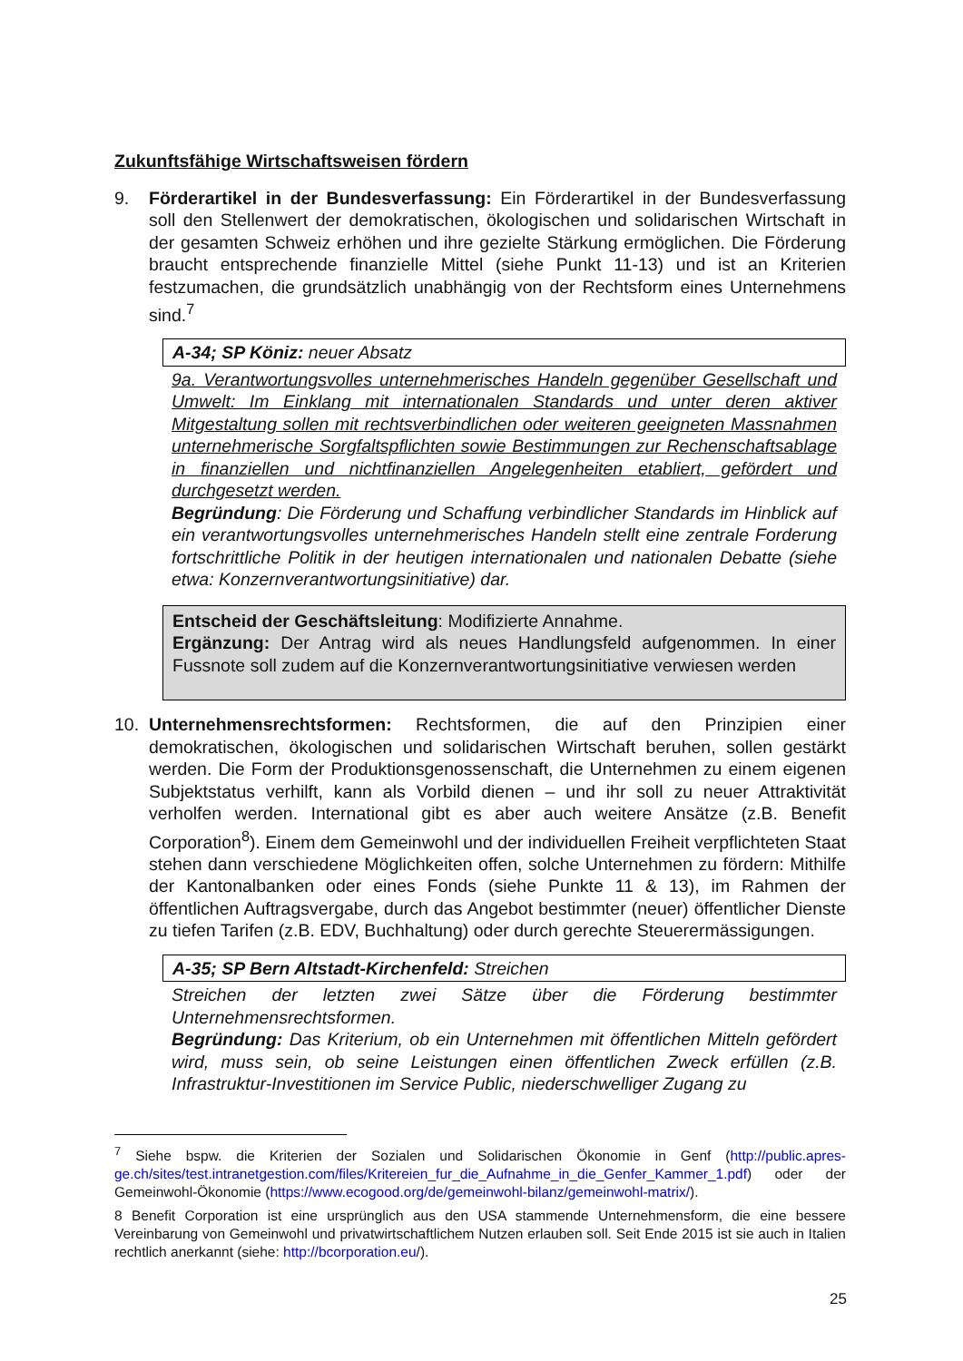Zukunftsfähige Wirtschaftsweisen fördern
9. Förderartikel in der Bundesverfassung: Ein Förderartikel in der Bundesverfassung soll den Stellenwert der demokratischen, ökologischen und solidarischen Wirtschaft in der gesamten Schweiz erhöhen und ihre gezielte Stärkung ermöglichen. Die Förderung braucht entsprechende finanzielle Mittel (siehe Punkt 11-13) und ist an Kriterien festzumachen, die grundsätzlich unabhängig von der Rechtsform eines Unternehmens sind.<sup>7</sup>
A-34; SP Köniz: neuer Absatz
9a. Verantwortungsvolles unternehmerisches Handeln gegenüber Gesellschaft und Umwelt: Im Einklang mit internationalen Standards und unter deren aktiver Mitgestaltung sollen mit rechtsverbindlichen oder weiteren geeigneten Massnahmen unternehmerische Sorgfaltspflichten sowie Bestimmungen zur Rechenschaftsablage in finanziellen und nichtfinanziellen Angelegenheiten etabliert, gefördert und durchgesetzt werden.
Begründung: Die Förderung und Schaffung verbindlicher Standards im Hinblick auf ein verantwortungsvolles unternehmerisches Handeln stellt eine zentrale Forderung fortschrittliche Politik in der heutigen internationalen und nationalen Debatte (siehe etwa: Konzernverantwortungsinitiative) dar.
Entscheid der Geschäftsleitung: Modifizierte Annahme.
Ergänzung: Der Antrag wird als neues Handlungsfeld aufgenommen. In einer Fussnote soll zudem auf die Konzernverantwortungsinitiative verwiesen werden
10. Unternehmensrechtsformen: Rechtsformen, die auf den Prinzipien einer demokratischen, ökologischen und solidarischen Wirtschaft beruhen, sollen gestärkt werden. Die Form der Produktionsgenossenschaft, die Unternehmen zu einem eigenen Subjektstatus verhilft, kann als Vorbild dienen – und ihr soll zu neuer Attraktivität verholfen werden. International gibt es aber auch weitere Ansätze (z.B. Benefit Corporation<sup>8</sup>). Einem dem Gemeinwohl und der individuellen Freiheit verpflichteten Staat stehen dann verschiedene Möglichkeiten offen, solche Unternehmen zu fördern: Mithilfe der Kantonalbanken oder eines Fonds (siehe Punkte 11 & 13), im Rahmen der öffentlichen Auftragsvergabe, durch das Angebot bestimmter (neuer) öffentlicher Dienste zu tiefen Tarifen (z.B. EDV, Buchhaltung) oder durch gerechte Steuerermässigungen.
A-35; SP Bern Altstadt-Kirchenfeld: Streichen
Streichen der letzten zwei Sätze über die Förderung bestimmter Unternehmensrechtsformen.
Begründung: Das Kriterium, ob ein Unternehmen mit öffentlichen Mitteln gefördert wird, muss sein, ob seine Leistungen einen öffentlichen Zweck erfüllen (z.B. Infrastruktur-Investitionen im Service Public, niederschwelliger Zugang zu
<sup>7</sup> Siehe bspw. die Kriterien der Sozialen und Solidarischen Ökonomie in Genf (http://public.apres-ge.ch/sites/test.intranetgestion.com/files/Kritereien_fur_die_Aufnahme_in_die_Genfer_Kammer_1.pdf) oder der Gemeinwohl-Ökonomie (https://www.ecogood.org/de/gemeinwohl-bilanz/gemeinwohl-matrix/).
8 Benefit Corporation ist eine ursprünglich aus den USA stammende Unternehmensform, die eine bessere Vereinbarung von Gemeinwohl und privatwirtschaftlichem Nutzen erlauben soll. Seit Ende 2015 ist sie auch in Italien rechtlich anerkannt (siehe: http://bcorporation.eu/).
25